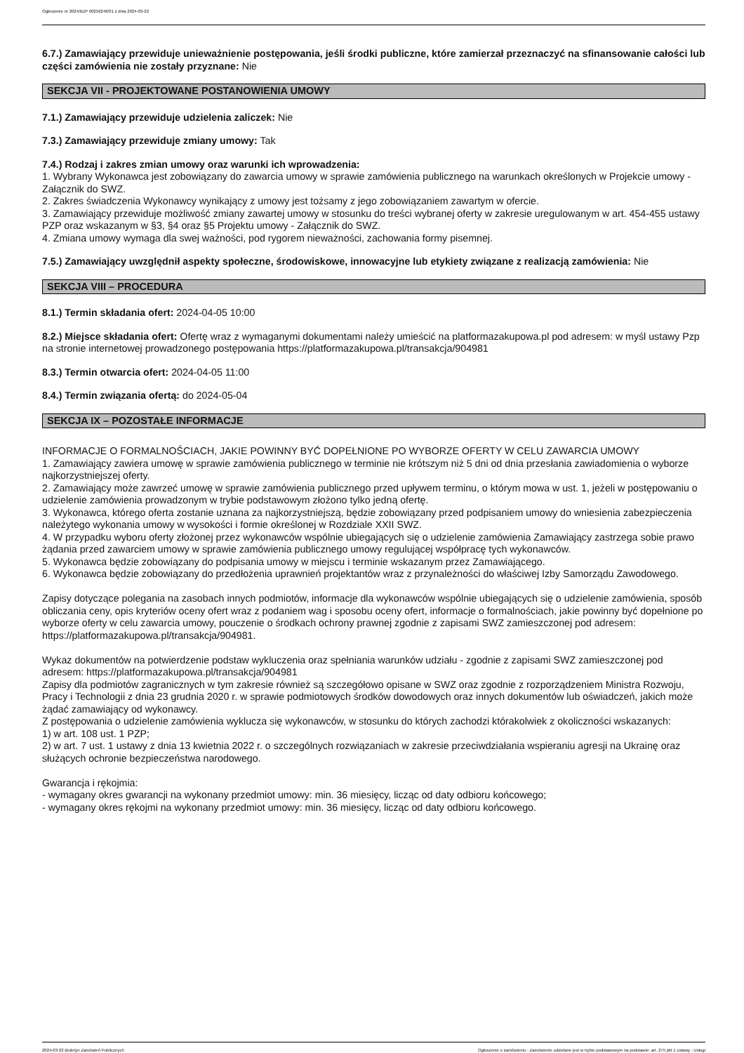Ogłoszenie nr 2024/BZP 00256246/01 z dnia 2024-03-22
6.7.) Zamawiający przewiduje unieważnienie postępowania, jeśli środki publiczne, które zamierzał przeznaczyć na sfinansowanie całości lub części zamówienia nie zostały przyznane: Nie
SEKCJA VII - PROJEKTOWANE POSTANOWIENIA UMOWY
7.1.) Zamawiający przewiduje udzielenia zaliczek: Nie
7.3.) Zamawiający przewiduje zmiany umowy: Tak
7.4.) Rodzaj i zakres zmian umowy oraz warunki ich wprowadzenia:
1. Wybrany Wykonawca jest zobowiązany do zawarcia umowy w sprawie zamówienia publicznego na warunkach określonych w Projekcie umowy - Załącznik do SWZ.
2. Zakres świadczenia Wykonawcy wynikający z umowy jest tożsamy z jego zobowiązaniem zawartym w ofercie.
3. Zamawiający przewiduje możliwość zmiany zawartej umowy w stosunku do treści wybranej oferty w zakresie uregulowanym w art. 454-455 ustawy PZP oraz wskazanym w §3, §4 oraz §5 Projektu umowy - Załącznik do SWZ.
4. Zmiana umowy wymaga dla swej ważności, pod rygorem nieważności, zachowania formy pisemnej.
7.5.) Zamawiający uwzględnił aspekty społeczne, środowiskowe, innowacyjne lub etykiety związane z realizacją zamówienia: Nie
SEKCJA VIII – PROCEDURA
8.1.) Termin składania ofert: 2024-04-05 10:00
8.2.) Miejsce składania ofert: Ofertę wraz z wymaganymi dokumentami należy umieścić na platformazakupowa.pl pod adresem: w myśl ustawy Pzp na stronie internetowej prowadzonego postępowania https://platformazakupowa.pl/transakcja/904981
8.3.) Termin otwarcia ofert: 2024-04-05 11:00
8.4.) Termin związania ofertą: do 2024-05-04
SEKCJA IX – POZOSTAŁE INFORMACJE
INFORMACJE O FORMALNOŚCIACH, JAKIE POWINNY BYĆ DOPEŁNIONE PO WYBORZE OFERTY W CELU ZAWARCIA UMOWY
1. Zamawiający zawiera umowę w sprawie zamówienia publicznego w terminie nie krótszym niż 5 dni od dnia przesłania zawiadomienia o wyborze najkorzystniejszej oferty.
2. Zamawiający może zawrzeć umowę w sprawie zamówienia publicznego przed upływem terminu, o którym mowa w ust. 1, jeżeli w postępowaniu o udzielenie zamówienia prowadzonym w trybie podstawowym złożono tylko jedną ofertę.
3. Wykonawca, którego oferta zostanie uznana za najkorzystniejszą, będzie zobowiązany przed podpisaniem umowy do wniesienia zabezpieczenia należytego wykonania umowy w wysokości i formie określonej w Rozdziale XXII SWZ.
4. W przypadku wyboru oferty złożonej przez wykonawców wspólnie ubiegających się o udzielenie zamówienia Zamawiający zastrzega sobie prawo żądania przed zawarciem umowy w sprawie zamówienia publicznego umowy regulującej współpracę tych wykonawców.
5. Wykonawca będzie zobowiązany do podpisania umowy w miejscu i terminie wskazanym przez Zamawiającego.
6. Wykonawca będzie zobowiązany do przedłożenia uprawnień projektantów wraz z przynależności do właściwej Izby Samorządu Zawodowego.
Zapisy dotyczące polegania na zasobach innych podmiotów, informacje dla wykonawców wspólnie ubiegających się o udzielenie zamówienia, sposób obliczania ceny, opis kryteriów oceny ofert wraz z podaniem wag i sposobu oceny ofert, informacje o formalnościach, jakie powinny być dopełnione po wyborze oferty w celu zawarcia umowy, pouczenie o środkach ochrony prawnej zgodnie z zapisami SWZ zamieszczonej pod adresem:
https://platformazakupowa.pl/transakcja/904981.
Wykaz dokumentów na potwierdzenie podstaw wykluczenia oraz spełniania warunków udziału - zgodnie z zapisami SWZ zamieszczonej pod adresem: https://platformazakupowa.pl/transakcja/904981
Zapisy dla podmiotów zagranicznych w tym zakresie również są szczegółowo opisane w SWZ oraz zgodnie z rozporządzeniem Ministra Rozwoju, Pracy i Technologii z dnia 23 grudnia 2020 r. w sprawie podmiotowych środków dowodowych oraz innych dokumentów lub oświadczeń, jakich może żądać zamawiający od wykonawcy.
Z postępowania o udzielenie zamówienia wyklucza się wykonawców, w stosunku do których zachodzi którakolwiek z okoliczności wskazanych:
1) w art. 108 ust. 1 PZP;
2) w art. 7 ust. 1 ustawy z dnia 13 kwietnia 2022 r. o szczególnych rozwiązaniach w zakresie przeciwdziałania wspieraniu agresji na Ukrainę oraz służących ochronie bezpieczeństwa narodowego.
Gwarancja i rękojmia:
- wymagany okres gwarancji na wykonany przedmiot umowy: min. 36 miesięcy, licząc od daty odbioru końcowego;
- wymagany okres rękojmi na wykonany przedmiot umowy: min. 36 miesięcy, licząc od daty odbioru końcowego.
2024-03-22 Biuletyn Zamówień Publicznych Ogłoszenie o zamówieniu - Zamówienie udzielane jest w trybie podstawowym na podstawie: art. 275 pkt 1 ustawy - Usługi